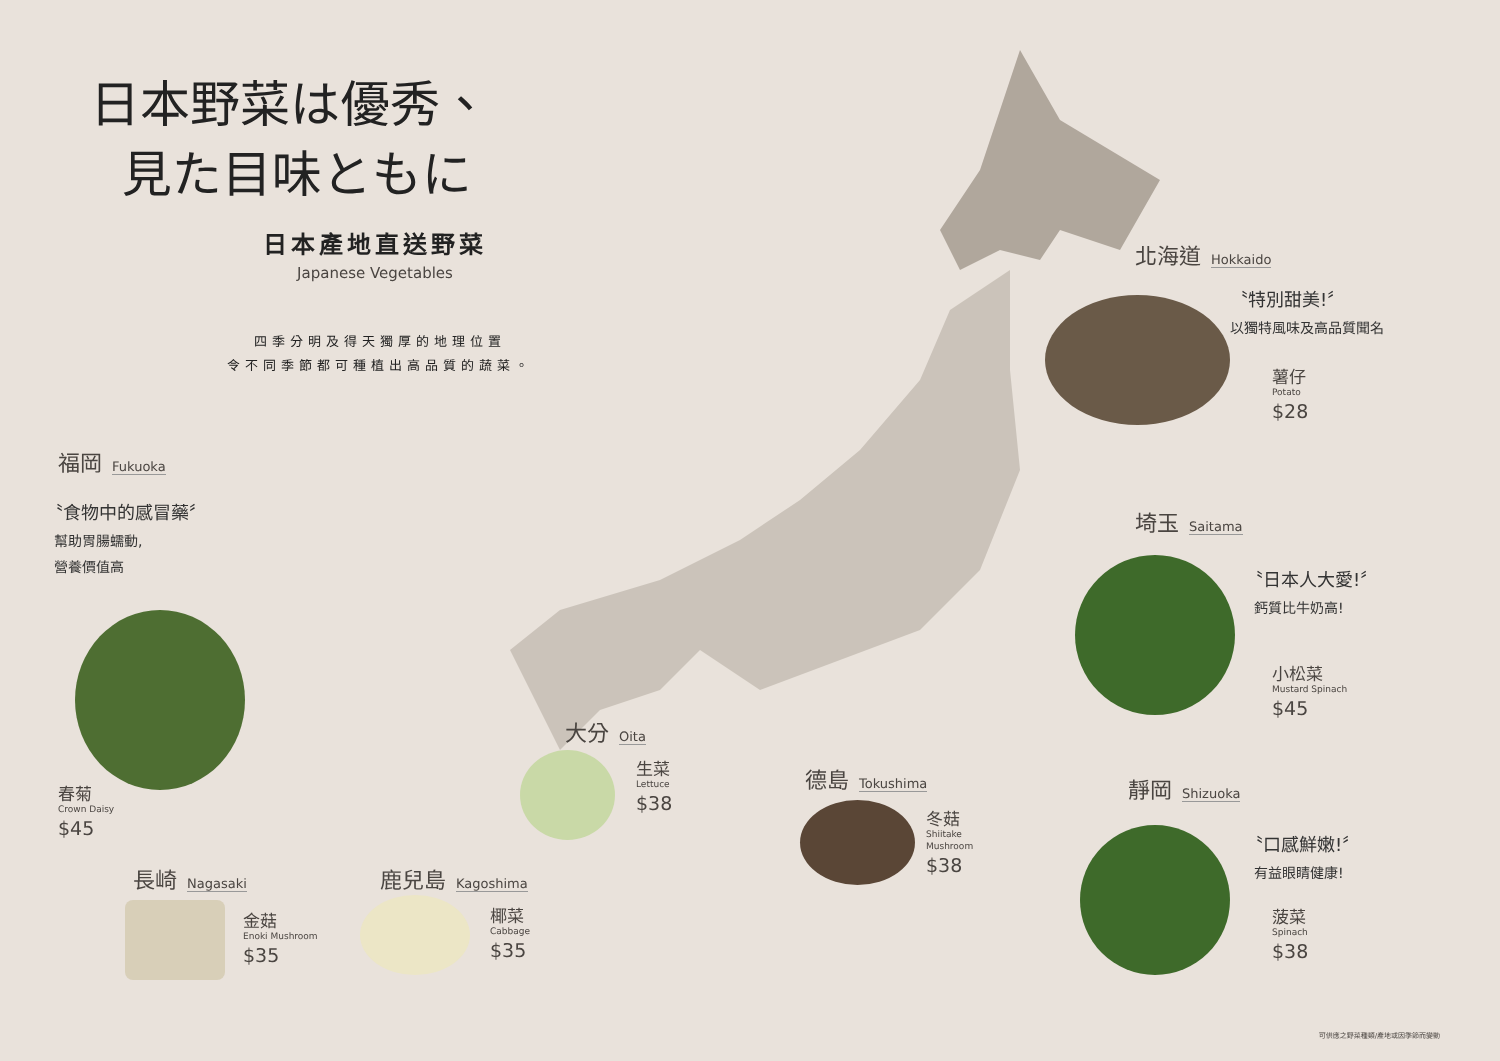日本野菜は優秀、
見た目味ともに
日本產地直送野菜
Japanese Vegetables
四季分明及得天獨厚的地理位置
令不同季節都可種植出高品質的蔬菜。
北海道 Hokkaido
〝特別甜美!〞
以獨特風味及高品質聞名
薯仔
Potato
$28
福岡 Fukuoka
〝食物中的感冒藥〞
幫助胃腸蠕動,
營養價值高
春菊
Crown Daisy
$45
埼玉 Saitama
〝日本人大愛!〞
鈣質比牛奶高!
小松菜
Mustard Spinach
$45
大分 Oita
生菜
Lettuce
$38
德島 Tokushima
冬菇
Shiitake
Mushroom
$38
靜岡 Shizuoka
〝口感鮮嫩!〞
有益眼睛健康!
菠菜
Spinach
$38
長崎 Nagasaki
金菇
Enoki Mushroom
$35
鹿兒島 Kagoshima
椰菜
Cabbage
$35
可供應之野菜種類/產地或因季節而變動